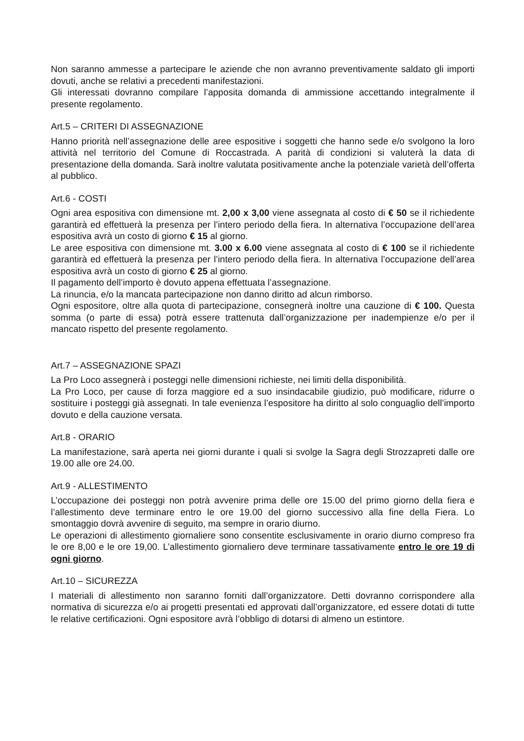Non saranno ammesse a partecipare le aziende che non avranno preventivamente saldato gli importi dovuti, anche se relativi a precedenti manifestazioni.
Gli interessati dovranno compilare l’apposita domanda di ammissione accettando integralmente il presente regolamento.
Art.5 – CRITERI DI ASSEGNAZIONE
Hanno priorità nell’assegnazione delle aree espositive i soggetti che hanno sede e/o svolgono la loro attività nel territorio del Comune di Roccastrada. A parità di condizioni si valuterà la data di presentazione della domanda. Sarà inoltre valutata positivamente anche la potenziale varietà dell’offerta al pubblico.
Art.6 - COSTI
Ogni area espositiva con dimensione mt. 2,00 x 3,00 viene assegnata al costo di € 50 se il richiedente garantirà ed effettuerà la presenza per l’intero periodo della fiera. In alternativa l’occupazione dell’area espositiva avrà un costo di giorno € 15 al giorno.
Le aree espositiva con dimensione mt. 3.00 x 6.00 viene assegnata al costo di € 100 se il richiedente garantirà ed effettuerà la presenza per l’intero periodo della fiera. In alternativa l’occupazione dell’area espositiva avrà un costo di giorno € 25 al giorno.
Il pagamento dell’importo è dovuto appena effettuata l’assegnazione.
La rinuncia, e/o la mancata partecipazione non danno diritto ad alcun rimborso.
Ogni espositore, oltre alla quota di partecipazione, consegnerà inoltre una cauzione di € 100. Questa somma (o parte di essa) potrà essere trattenuta dall’organizzazione per inadempienze e/o per il mancato rispetto del presente regolamento.
Art.7 – ASSEGNAZIONE SPAZI
La Pro Loco assegnerà i posteggi nelle dimensioni richieste, nei limiti della disponibilità.
La Pro Loco, per cause di forza maggiore ed a suo insindacabile giudizio, può modificare, ridurre o sostituire i posteggi già assegnati. In tale evenienza l’espositore ha diritto al solo conguaglio dell’importo dovuto e della cauzione versata.
Art.8 - ORARIO
La manifestazione, sarà aperta nei giorni durante i quali si svolge la Sagra degli Strozzapreti dalle ore 19.00 alle ore 24.00.
Art.9 - ALLESTIMENTO
L’occupazione dei posteggi non potrà avvenire prima delle ore 15.00 del primo giorno della fiera e l’allestimento deve terminare entro le ore 19.00 del giorno successivo alla fine della Fiera. Lo smontaggio dovrà avvenire di seguito, ma sempre in orario diurno.
Le operazioni di allestimento giornaliere sono consentite esclusivamente in orario diurno compreso fra le ore 8,00 e le ore 19,00. L’allestimento giornaliero deve terminare tassativamente entro le ore 19 di ogni giorno.
Art.10 – SICUREZZA
I materiali di allestimento non saranno forniti dall’organizzatore. Detti dovranno corrispondere alla normativa di sicurezza e/o ai progetti presentati ed approvati dall’organizzatore, ed essere dotati di tutte le relative certificazioni. Ogni espositore avrà l’obbligo di dotarsi di almeno un estintore.